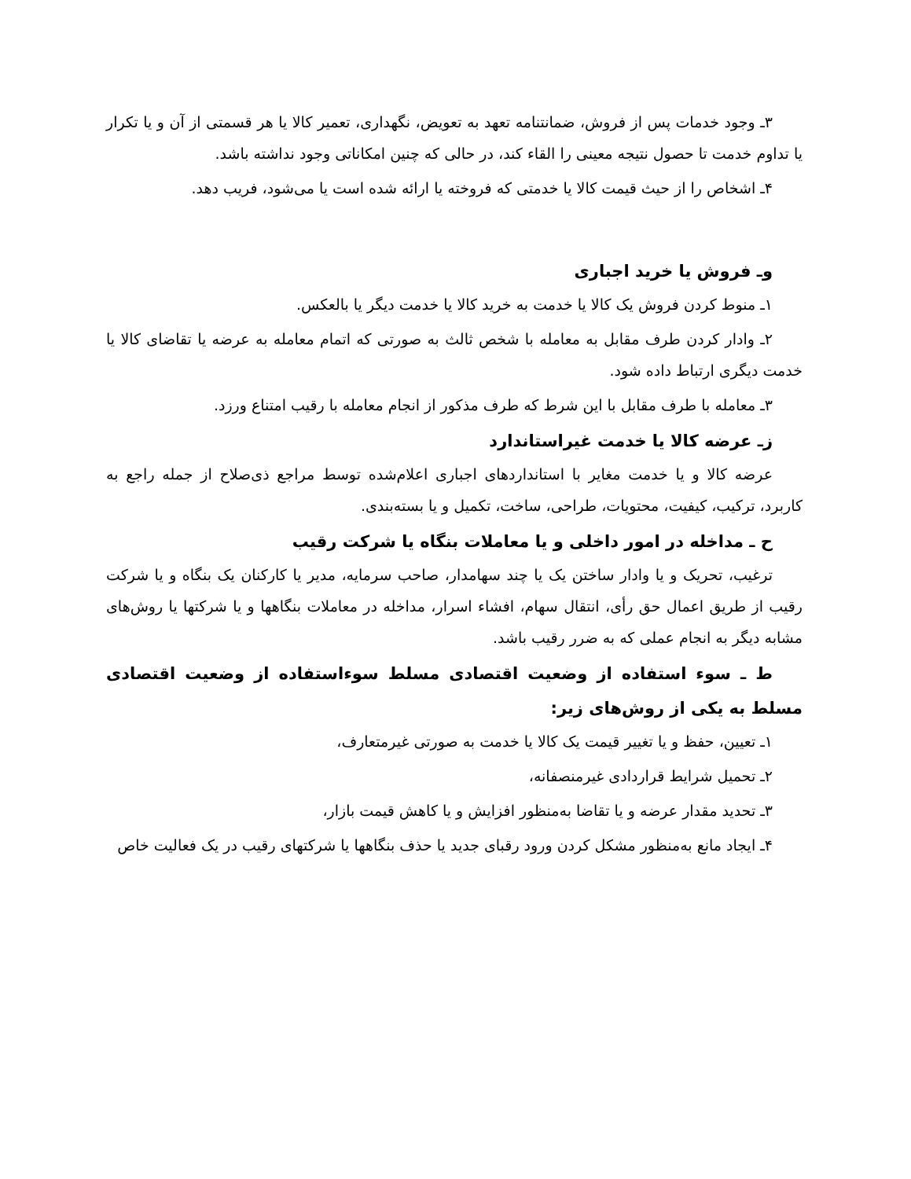۳ـ وجود خدمات پس از فروش، ضمانتنامه تعهد به تعویض، نگهداری، تعمیر کالا یا هر قسمتی از آن و یا تکرار یا تداوم خدمت تا حصول نتیجه معینی را القاء کند، در حالی که چنین امکاناتی وجود نداشته باشد.
۴ـ اشخاص را از حیث قیمت کالا یا خدمتی که فروخته یا ارائه شده است یا می‌شود، فریب دهد.
وـ فروش یا خرید اجباری
۱ـ منوط کردن فروش یک کالا یا خدمت به خرید کالا یا خدمت دیگر یا بالعکس.
۲ـ وادار کردن طرف مقابل به معامله با شخص ثالث به صورتی که اتمام معامله به عرضه یا تقاضای کالا یا خدمت دیگری ارتباط داده شود.
۳ـ معامله با طرف مقابل با این شرط که طرف مذکور از انجام معامله با رقیب امتناع ورزد.
زـ عرضه کالا یا خدمت غیراستاندارد
عرضه کالا و یا خدمت مغایر با استانداردهای اجباری اعلام‌شده توسط مراجع ذی‌صلاح از جمله راجع به کاربرد، ترکیب، کیفیت، محتویات، طراحی، ساخت، تکمیل و یا بسته‌بندی.
ح ـ مداخله در امور داخلی و یا معاملات بنگاه یا شرکت رقیب
ترغیب، تحریک و یا وادار ساختن یک یا چند سهامدار، صاحب سرمایه، مدیر یا کارکنان یک بنگاه و یا شرکت رقیب از طریق اعمال حق رأی، انتقال سهام، افشاء اسرار، مداخله در معاملات بنگاهها و یا شرکتها یا روش‌های مشابه دیگر به انجام عملی که به ضرر رقیب باشد.
ط ـ سوء استفاده از وضعیت اقتصادی مسلط سوءاستفاده از وضعیت اقتصادی مسلط به یکی از روش‌های زیر:
۱ـ تعیین، حفظ و یا تغییر قیمت یک کالا یا خدمت به صورتی غیرمتعارف،
۲ـ تحمیل شرایط قراردادی غیرمنصفانه،
۳ـ تحدید مقدار عرضه و یا تقاضا به‌منظور افزایش و یا کاهش قیمت بازار،
۴ـ ایجاد مانع به‌منظور مشکل کردن ورود رقبای جدید یا حذف بنگاهها یا شرکتهای رقیب در یک فعالیت خاص